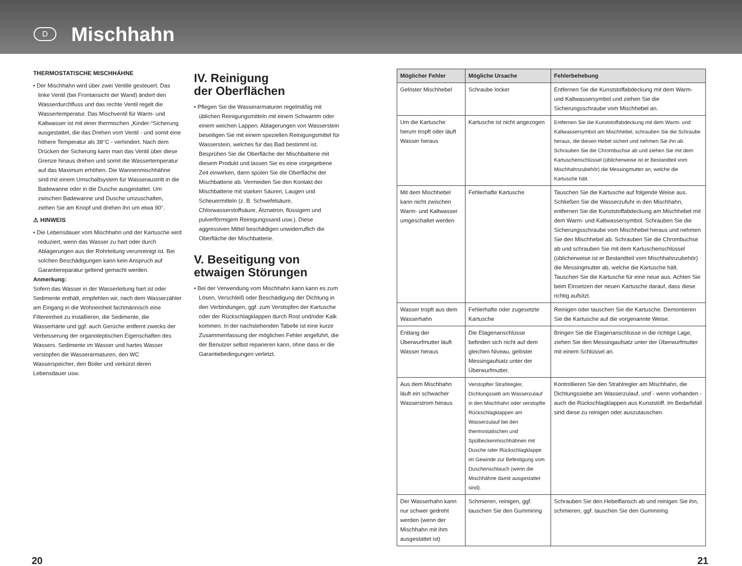D
Mischhahn
THERMOSTATISCHE MISCHHÄHNE
• Der Mischhahn wird über zwei Ventile gesteuert. Das linke Ventil (bei Frontansicht der Wand) ändert den Wasserdurchfluss und das rechte Ventil regelt die Wassertemperatur. Das Mischventil für Warm- und Kaltwasser ist mit einer thermischen „Kinder-“Sicherung ausgestattet, die das Drehen vom Ventil - und somit eine höhere Temperatur als 38°C - verhindert. Nach dem Drücken der Sicherung kann man das Ventil über diese Grenze hinaus drehen und somit die Wassertemperatur auf das Maximum erhöhen. Die Wannenmischhähne sind mit einem Umschaltsystem für Wasseraustritt in die Badewanne oder in die Dusche ausgestattet. Um zwischen Badewanne und Dusche umzuschalten, ziehen Sie am Knopf und drehen ihn um etwa 90°.
⚠ HINWEIS
• Die Lebensdauer vom Mischhahn und der Kartusche wird reduziert, wenn das Wasser zu hart oder durch Ablagerungen aus der Rohrleitung verunreinigt ist. Bei solchen Beschädigungen kann kein Anspruch auf Garantiereparatur geltend gemacht werden.
Anmerkung:
Sofern das Wasser in der Wasserleitung hart ist oder Sedimente enthält, empfehlen wir, nach dem Wasserzähler am Eingang in die Wohneinheit fachmännisch eine Filtereinheit zu installieren, die Sedimente, die Wasserhärte und ggf. auch Gerüche entfernt zwecks der Verbesserung der organoleptischen Eigenschaften des Wassers. Sedimente im Wasser und hartes Wasser verstopfen die Wasserarmaturen, den WC Wasserspeicher, den Boiler und verkürzt deren Lebensdauer usw.
IV. Reinigung
der Oberflächen
• Pflegen Sie die Wasserarmaturen regelmäßig mit üblichen Reinigungsmitteln mit einem Schwamm oder einem weichen Lappen. Ablagerungen von Wasserstein beseitigen Sie mit einem speziellen Reinigungsmittel für Wasserstein, welches für das Bad bestimmt ist. Besprühen Sie die Oberfläche der Mischbatterie mit diesem Produkt und lassen Sie es eine vorgegebene Zeit einwirken, dann spülen Sie die Oberfläche der Mischbatterie ab. Vermeiden Sie den Kontakt der Mischbatterie mit starken Säuren, Laugen und Scheuermitteln (z. B. Schwefelsäure, Chlorwasserstoffsäure, Ätznatron, flüssigem und pulverförmigem Reinigungssand usw.). Diese aggressiven Mittel beschädigen unwiderruflich die Oberfläche der Mischbatterie.
V. Beseitigung von
etwaigen Störungen
• Bei der Verwendung vom Mischhahn kann kann es zum Lösen, Verschleiß oder Beschädigung der Dichtung in den Verbindungen, ggf. zum Verstopfen der Kartusche oder der Rückschlagklappen durch Rost und/oder Kalk kommen. In der nachstehenden Tabelle ist eine kurze Zusammenfassung der möglichen Fehler angeführt, die der Benutzer selbst reparieren kann, ohne dass er die Garantiebedingungen verletzt.
| Möglicher Fehler | Mögliche Ursache | Fehlerbehebung |
| --- | --- | --- |
| Gelöster Mischhebel | Schraube locker | Entfernen Sie die Kunststoffabdeckung mit dem Warm- und Kaltwassersymbol und ziehen Sie die Sicherungsschraube vom Mischhebel an. |
| Um die Kartusche herum tropft oder läuft Wasser heraus | Kartusche ist nicht angezogen | Entfernen Sie die Kunststoffabdeckung mit dem Warm- und Kaltwassersymbol am Mischhebel, schrauben Sie die Schraube heraus, die diesen Hebel sichert und nehmen Sie ihn ab. Schrauben Sie die Chrombuchse ab und ziehen Sie mit dem Kartuschenschlüssel (üblicherweise ist er Bestandteil vom Mischhahnzubehör) die Messingmutter an, welche die Kartusche hält. |
| Mit dem Mischhebel kann nicht zwischen Warm- und Kaltwasser umgeschaltet werden | Fehlerhafte Kartusche | Tauschen Sie die Kartusche auf folgende Weise aus. Schließen Sie die Wasserzufuhr in den Mischhahn, entfernen Sie die Kunststoffabdeckung am Mischhebel mit dem Warm- und Kaltwassersymbol. Schrauben Sie die Sicherungsschraube vom Mischhebel heraus und nehmen Sie den Mischhebel ab. Schrauben Sie die Chrombuchse ab und schrauben Sie mit dem Kartuschenschlüssel (üblicherweise ist er Bestandteil vom Mischhahnzubehör) die Messingmutter ab, welche die Kartusche hält. Tauschen Sie die Kartusche für eine neue aus. Achten Sie beim Einsetzen der neuen Kartusche darauf, dass diese richtig aufsitzt. |
| Wasser tropft aus dem Wasserhahn | Fehlerhafte oder zugesetzte Kartusche | Reinigen oder tauschen Sie die Kartusche. Demontieren Sie die Kartusche auf die vorgenannte Weise. |
| Entlang der Überwurfmutter läuft Wasser heraus | Die Etagenanschlüsse befinden sich nicht auf dem gleichen Niveau, gelöster Messingaufsatz unter der Überwurfmutter. | Bringen Sie die Etagenanschlüsse in die richtige Lage, ziehen Sie den Messingaufsatz unter der Überwurfmutter mit einem Schlüssel an. |
| Aus dem Mischhahn läuft ein schwacher Wasserstrom heraus | Verstopfter Strahlregler, Dichtungssieb am Wasserzulauf in den Mischhahn oder verstopfte Rückschlagklappen am Wasserzulauf bei den thermostatischen und Spülbeckenmischhähnen mit Dusche oder Rückschlagklappe im Gewinde zur Befestigung vom Duschenschlauch (wenn die Mischhähne damit ausgestattet sind). | Kontrollieren Sie den Strahlregler am Mischhahn, die Dichtungssiebe am Wasserzulauf, und¨- wenn vorhanden - auch die Rückschlagklappen aus Kunststoff. Im Bedarfsfall sind diese zu reinigen oder auszutauschen. |
| Der Wasserhahn kann nur schwer gedreht werden (wenn der Mischhahn mit ihm ausgestattet ist) | Schmieren, reinigen, ggf. tauschen Sie den Gummiring | Schrauben Sie den Hebelflansch ab und reinigen Sie ihn, schmieren, ggf. tauschen Sie den Gummiring |
20 21